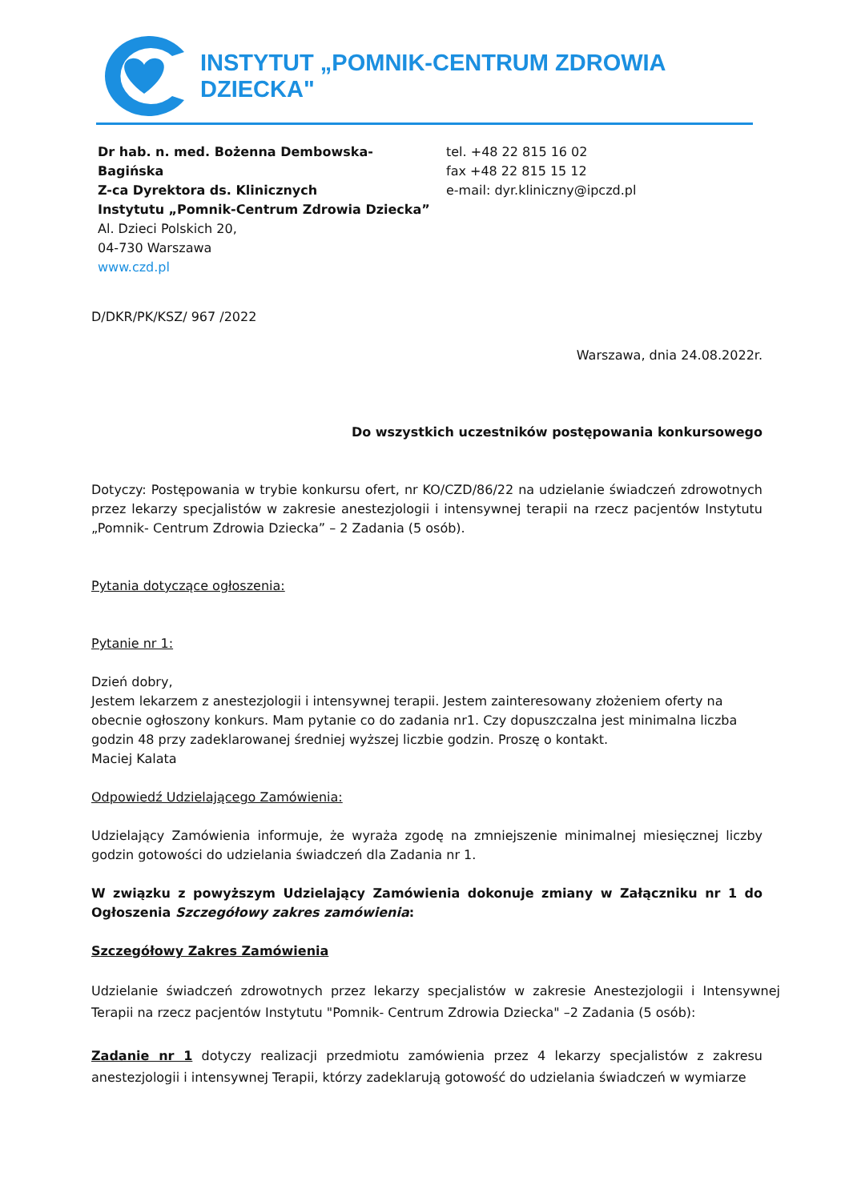INSTYTUT „POMNIK-CENTRUM ZDROWIA DZIECKA"
Dr hab. n. med. Bożenna Dembowska-
Bagińska
Z-ca Dyrektora ds. Klinicznych
Instytutu „Pomnik-Centrum Zdrowia Dziecka”
Al. Dzieci Polskich 20,
04-730 Warszawa
www.czd.pl
tel. +48 22 815 16 02
fax +48 22 815 15 12
e-mail: dyr.kliniczny@ipczd.pl
D/DKR/PK/KSZ/ 967 /2022
Warszawa, dnia 24.08.2022r.
Do wszystkich uczestników postępowania konkursowego
Dotyczy: Postępowania w trybie konkursu ofert, nr KO/CZD/86/22 na udzielanie świadczeń zdrowotnych przez lekarzy specjalistów w zakresie anestezjologii i intensywnej terapii na rzecz pacjentów Instytutu „Pomnik- Centrum Zdrowia Dziecka” – 2 Zadania (5 osób).
Pytania dotyczące ogłoszenia:
Pytanie nr 1:
Dzień dobry,
Jestem lekarzem z anestezjologii i intensywnej terapii. Jestem zainteresowany złożeniem oferty na obecnie ogłoszony konkurs. Mam pytanie co do zadania nr1. Czy dopuszczalna jest minimalna liczba godzin 48 przy zadeklarowanej średniej wyższej liczbie godzin. Proszę o kontakt.
Maciej Kalata
Odpowiedź Udzielającego Zamówienia:
Udzielający Zamówienia informuje, że wyraża zgodę na zmniejszenie minimalnej miesięcznej liczby godzin gotowości do udzielania świadczeń dla Zadania nr 1.
W związku z powyższym Udzielający Zamówienia dokonuje zmiany w Załączniku nr 1 do Ogłoszenia Szczegółowy zakres zamówienia:
Szczegółowy Zakres Zamówienia
Udzielanie świadczeń zdrowotnych przez lekarzy specjalistów w zakresie Anestezjologii i Intensywnej Terapii na rzecz pacjentów Instytutu "Pomnik- Centrum Zdrowia Dziecka" –2 Zadania (5 osób):
Zadanie nr 1 dotyczy realizacji przedmiotu zamówienia przez 4 lekarzy specjalistów z zakresu anestezjologii i intensywnej Terapii, którzy zadeklarują gotowość do udzielania świadczeń w wymiarze